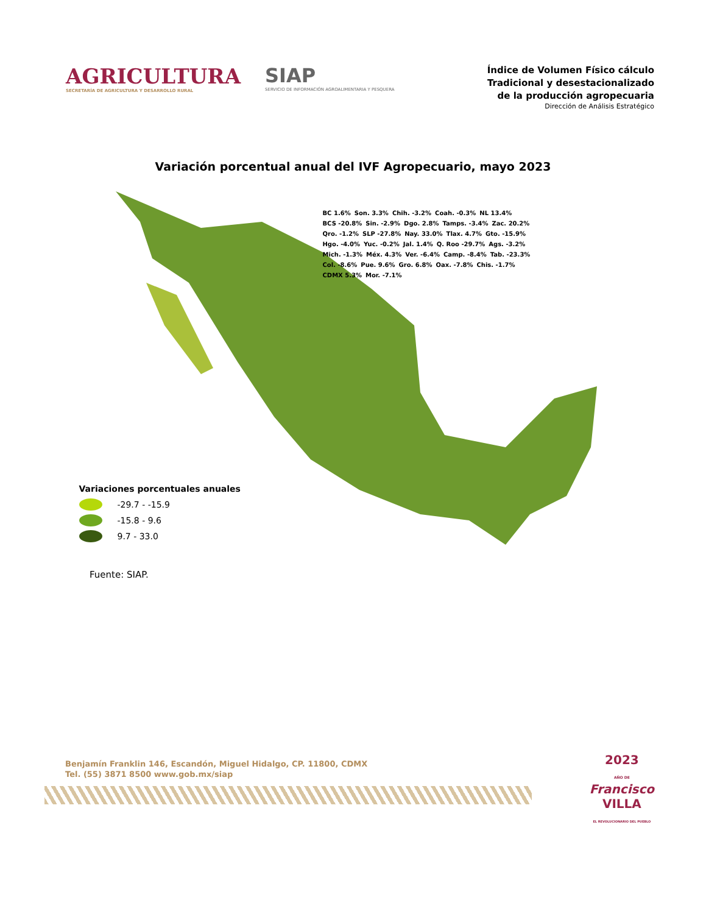AGRICULTURA
SECRETARÍA DE AGRICULTURA Y DESARROLLO RURAL
SIAP
SERVICIO DE INFORMACIÓN AGROALIMENTARIA Y PESQUERA
Índice de Volumen Físico cálculo
Tradicional y desestacionalizado
de la producción agropecuaria
Dirección de Análisis Estratégico
Variación porcentual anual del IVF Agropecuario, mayo 2023
BC 1.6% Son. 3.3% Chih. -3.2% Coah. -0.3% NL 13.4% BCS -20.8% Sin. -2.9% Dgo. 2.8% Tamps. -3.4% Zac. 20.2% Qro. -1.2% SLP -27.8% Nay. 33.0% Tlax. 4.7% Gto. -15.9% Hgo. -4.0% Yuc. -0.2% Jal. 1.4% Q. Roo -29.7% Ags. -3.2% Mich. -1.3% Méx. 4.3% Ver. -6.4% Camp. -8.4% Tab. -23.3% Col. -8.6% Pue. 9.6% Gro. 6.8% Oax. -7.8% Chis. -1.7% CDMX 5.3% Mor. -7.1%
Variaciones porcentuales anuales
-29.7 - -15.9
-15.8 - 9.6
9.7 - 33.0
Fuente: SIAP.
Benjamín Franklin 146, Escandón, Miguel Hidalgo, CP. 11800, CDMX
Tel. (55) 3871 8500 www.gob.mx/siap
2023
AÑO DE
Francisco
VILLA
EL REVOLUCIONARIO DEL PUEBLO